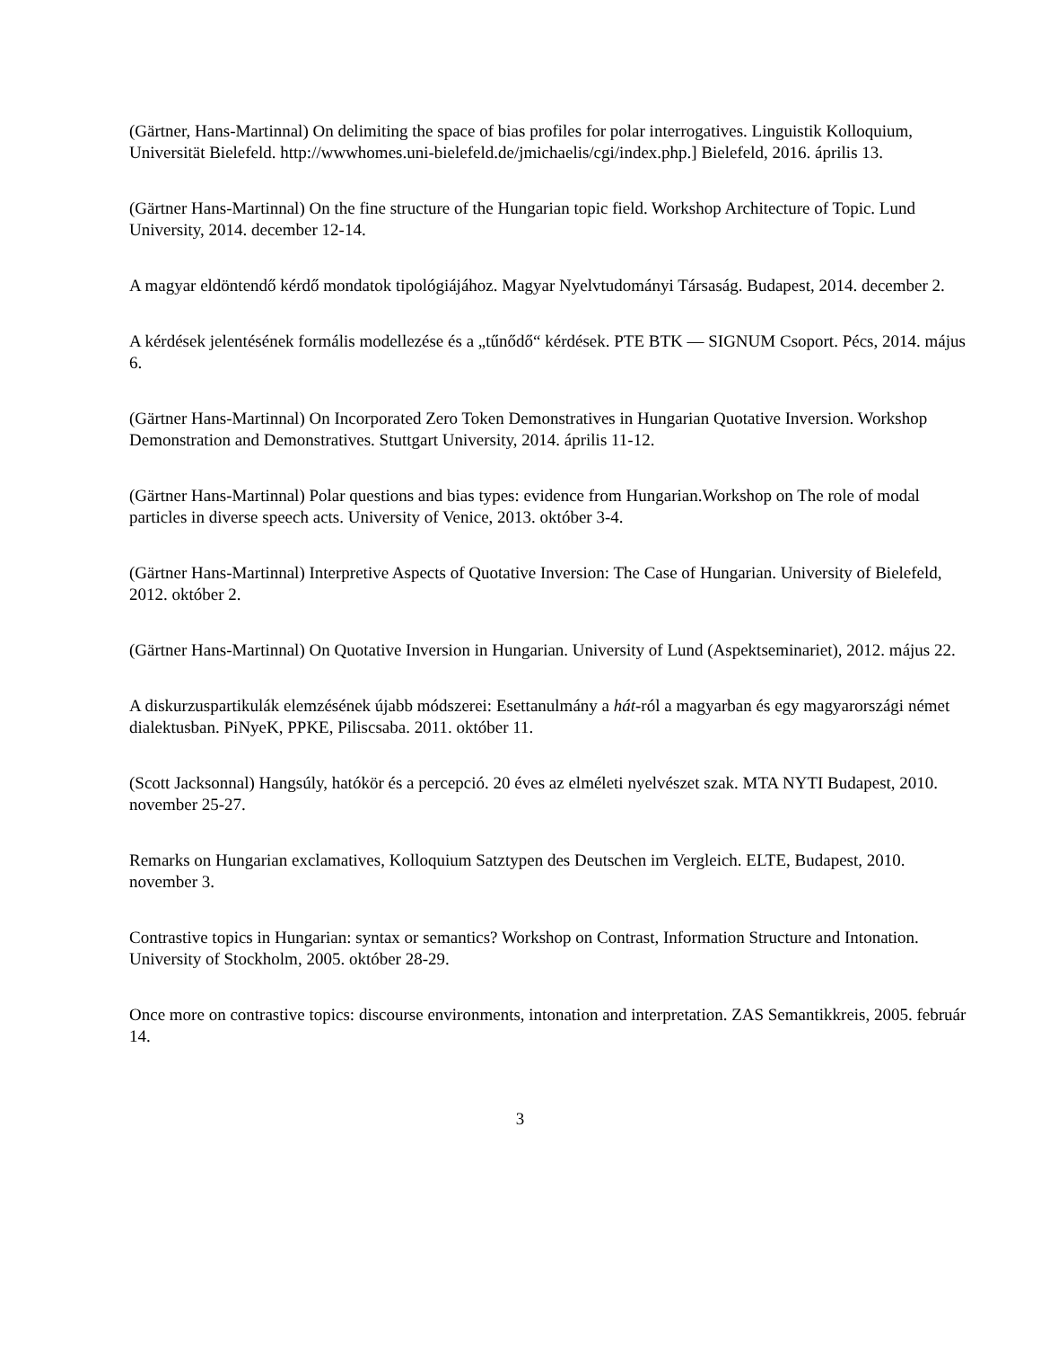(Gärtner, Hans-Martinnal) On delimiting the space of bias profiles for polar interrogatives. Linguistik Kolloquium, Universität Bielefeld. http://wwwhomes.uni-bielefeld.de/jmichaelis/cgi/index.php.] Bielefeld, 2016. április 13.
(Gärtner Hans-Martinnal) On the fine structure of the Hungarian topic field. Workshop Architecture of Topic. Lund University, 2014. december 12-14.
A magyar eldöntendő kérdő mondatok tipológiájához. Magyar Nyelvtudományi Társaság. Budapest, 2014. december 2.
A kérdések jelentésének formális modellezése és a „tűnődő“ kérdések. PTE BTK — SIGNUM Csoport. Pécs, 2014. május 6.
(Gärtner Hans-Martinnal) On Incorporated Zero Token Demonstratives in Hungarian Quotative Inversion. Workshop Demonstration and Demonstratives. Stuttgart University, 2014. április 11-12.
(Gärtner Hans-Martinnal) Polar questions and bias types: evidence from Hungarian.Workshop on The role of modal particles in diverse speech acts. University of Venice, 2013. október 3-4.
(Gärtner Hans-Martinnal) Interpretive Aspects of Quotative Inversion: The Case of Hungarian. University of Bielefeld, 2012. október 2.
(Gärtner Hans-Martinnal) On Quotative Inversion in Hungarian. University of Lund (Aspektseminariet), 2012. május 22.
A diskurzuspartikulák elemzésének újabb módszerei: Esettanulmány a hát-ról a magyarban és egy magyarországi német dialektusban. PiNyeK, PPKE, Piliscsaba. 2011. október 11.
(Scott Jacksonnal) Hangsúly, hatókör és a percepció. 20 éves az elméleti nyelvészet szak. MTA NYTI Budapest, 2010. november 25-27.
Remarks on Hungarian exclamatives, Kolloquium Satztypen des Deutschen im Vergleich. ELTE, Budapest, 2010. november 3.
Contrastive topics in Hungarian: syntax or semantics? Workshop on Contrast, Information Structure and Intonation. University of Stockholm, 2005. október 28-29.
Once more on contrastive topics: discourse environments, intonation and interpretation. ZAS Semantikkreis, 2005. február 14.
3